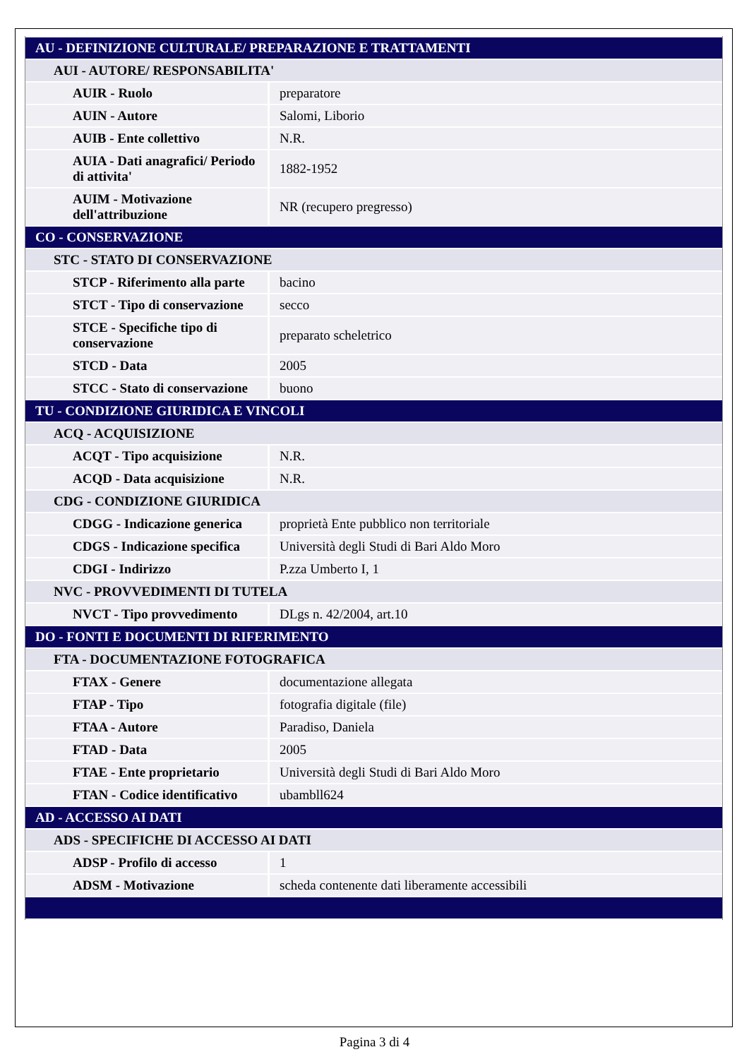| AU - DEFINIZIONE CULTURALE/ PREPARAZIONE E TRATTAMENTI | |
| AUI - AUTORE/ RESPONSABILITA' | |
| AUIR - Ruolo | preparatore |
| AUIN - Autore | Salomi, Liborio |
| AUIB - Ente collettivo | N.R. |
| AUIA - Dati anagrafici/ Periodo di attivita' | 1882-1952 |
| AUIM - Motivazione dell'attribuzione | NR (recupero pregresso) |
| CO - CONSERVAZIONE | |
| STC - STATO DI CONSERVAZIONE | |
| STCP - Riferimento alla parte | bacino |
| STCT - Tipo di conservazione | secco |
| STCE - Specifiche tipo di conservazione | preparato scheletrico |
| STCD - Data | 2005 |
| STCC - Stato di conservazione | buono |
| TU - CONDIZIONE GIURIDICA E VINCOLI | |
| ACQ - ACQUISIZIONE | |
| ACQT - Tipo acquisizione | N.R. |
| ACQD - Data acquisizione | N.R. |
| CDG - CONDIZIONE GIURIDICA | |
| CDGG - Indicazione generica | proprietà Ente pubblico non territoriale |
| CDGS - Indicazione specifica | Università degli Studi di Bari Aldo Moro |
| CDGI - Indirizzo | P.zza Umberto I, 1 |
| NVC - PROVVEDIMENTI DI TUTELA | |
| NVCT - Tipo provvedimento | DLgs n. 42/2004, art.10 |
| DO - FONTI E DOCUMENTI DI RIFERIMENTO | |
| FTA - DOCUMENTAZIONE FOTOGRAFICA | |
| FTAX - Genere | documentazione allegata |
| FTAP - Tipo | fotografia digitale (file) |
| FTAA - Autore | Paradiso, Daniela |
| FTAD - Data | 2005 |
| FTAE - Ente proprietario | Università degli Studi di Bari Aldo Moro |
| FTAN - Codice identificativo | ubambll624 |
| AD - ACCESSO AI DATI | |
| ADS - SPECIFICHE DI ACCESSO AI DATI | |
| ADSP - Profilo di accesso | 1 |
| ADSM - Motivazione | scheda contenente dati liberamente accessibili |
Pagina 3 di 4